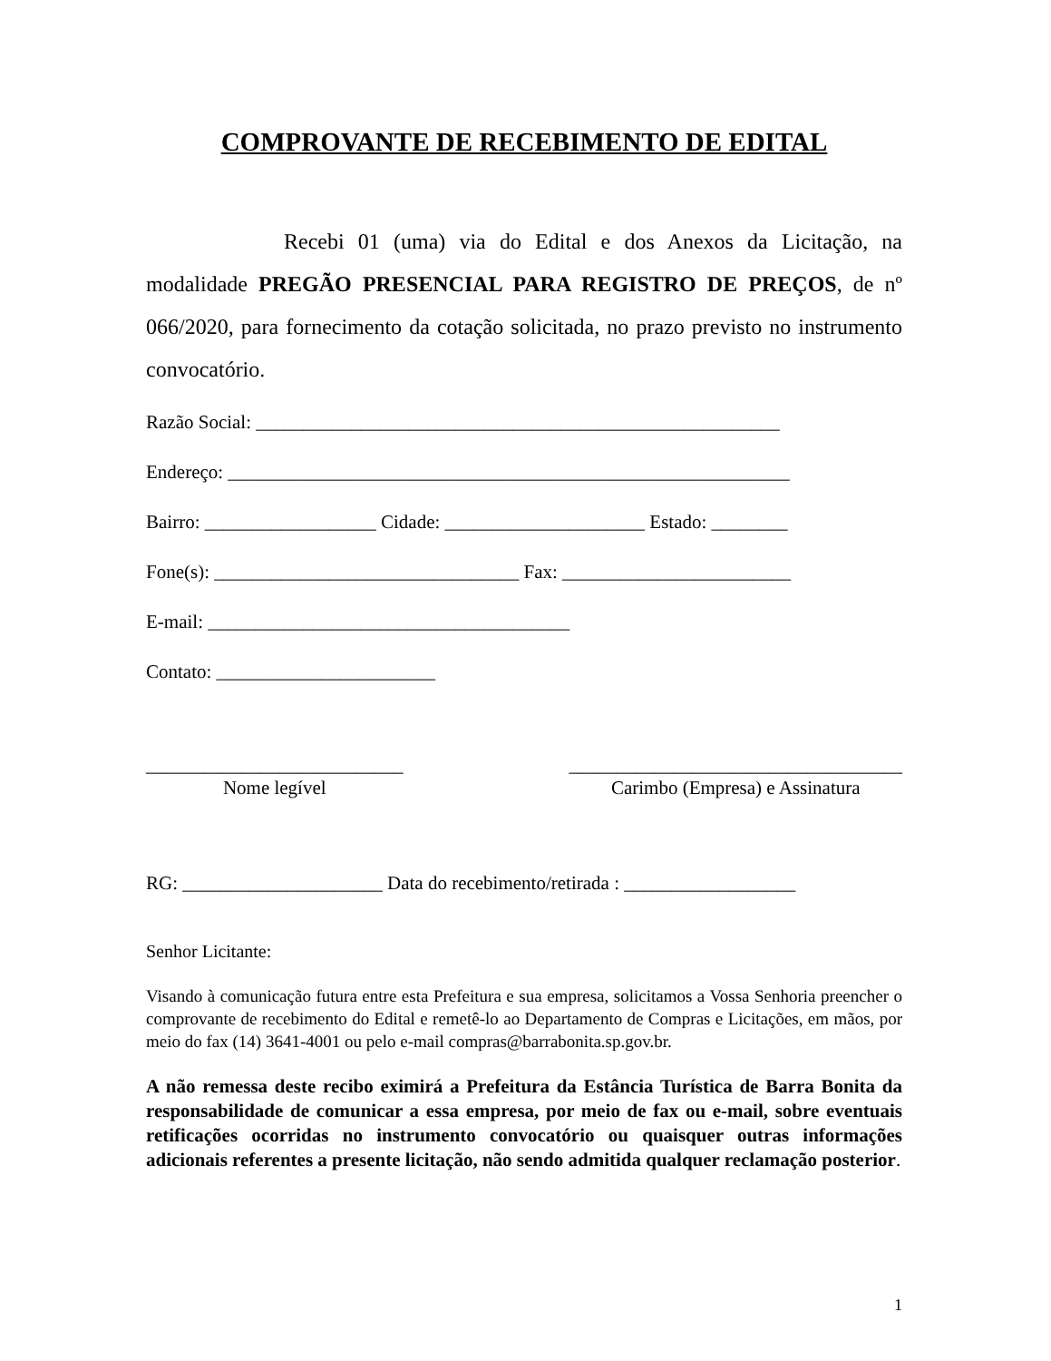COMPROVANTE DE RECEBIMENTO DE EDITAL
Recebi 01 (uma) via do Edital e dos Anexos da Licitação, na modalidade PREGÃO PRESENCIAL PARA REGISTRO DE PREÇOS, de nº 066/2020, para fornecimento da cotação solicitada, no prazo previsto no instrumento convocatório.
Razão Social: _______________________________________________________
Endereço: ___________________________________________________________
Bairro: __________________ Cidade: _____________________ Estado: ________
Fone(s): ________________________________ Fax: ________________________
E-mail: ______________________________________
Contato: _______________________
___________________________
Nome legível
___________________________________
Carimbo (Empresa) e Assinatura
RG: _____________________ Data do recebimento/retirada : __________________
Senhor Licitante:
Visando à comunicação futura entre esta Prefeitura e sua empresa, solicitamos a Vossa Senhoria preencher o comprovante de recebimento do Edital e remetê-lo ao Departamento de Compras e Licitações, em mãos, por meio do fax (14) 3641-4001 ou pelo e-mail compras@barrabonita.sp.gov.br.
A não remessa deste recibo eximirá a Prefeitura da Estância Turística de Barra Bonita da responsabilidade de comunicar a essa empresa, por meio de fax ou e-mail, sobre eventuais retificações ocorridas no instrumento convocatório ou quaisquer outras informações adicionais referentes a presente licitação, não sendo admitida qualquer reclamação posterior.
1